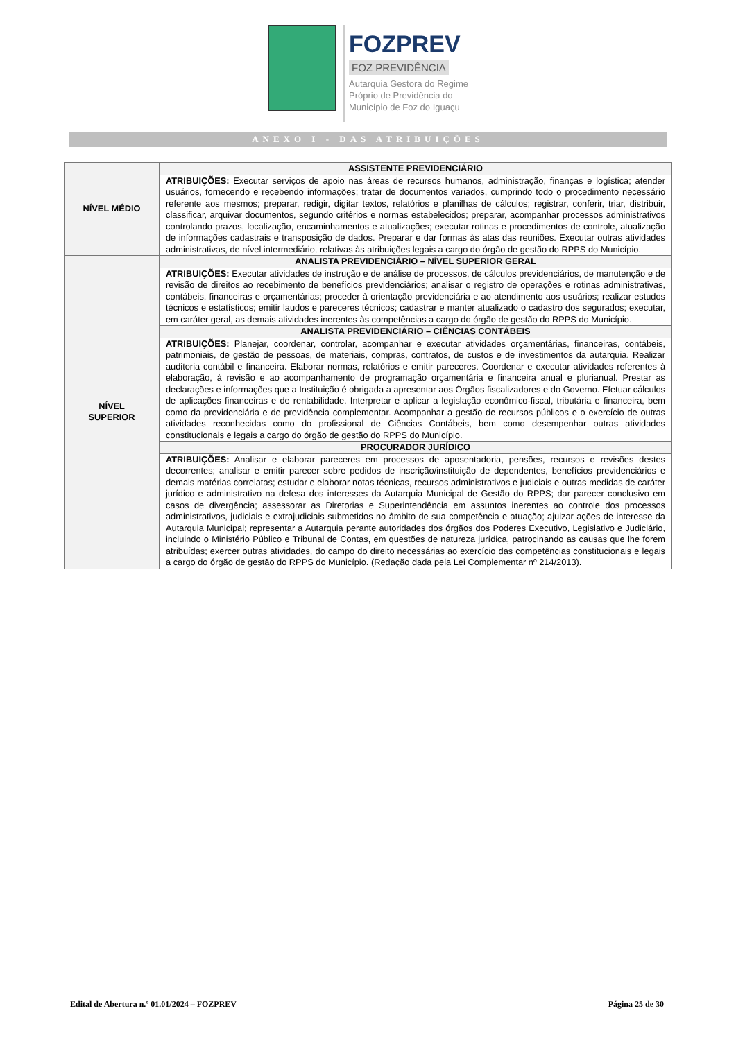FOZPREV
FOZ PREVIDÊNCIA
Autarquia Gestora do Regime
Próprio de Previdência do
Município de Foz do Iguaçu
ANEXO I - DAS ATRIBUIÇÕES
| NÍVEL MÉDIO | ASSISTENTE PREVIDENCIÁRIO |
| | ATRIBUIÇÕES: Executar serviços de apoio nas áreas de recursos humanos, administração, finanças e logística; atender usuários, fornecendo e recebendo informações; tratar de documentos variados, cumprindo todo o procedimento necessário referente aos mesmos; preparar, redigir, digitar textos, relatórios e planilhas de cálculos; registrar, conferir, triar, distribuir, classificar, arquivar documentos, segundo critérios e normas estabelecidos; preparar, acompanhar processos administrativos controlando prazos, localização, encaminhamentos e atualizações; executar rotinas e procedimentos de controle, atualização de informações cadastrais e transposição de dados. Preparar e dar formas às atas das reuniões. Executar outras atividades administrativas, de nível intermediário, relativas às atribuições legais a cargo do órgão de gestão do RPPS do Município. |
| NÍVEL SUPERIOR | ANALISTA PREVIDENCIÁRIO – NÍVEL SUPERIOR GERAL |
| | ATRIBUIÇÕES: Executar atividades de instrução e de análise de processos, de cálculos previdenciários, de manutenção e de revisão de direitos ao recebimento de benefícios previdenciários; analisar o registro de operações e rotinas administrativas, contábeis, financeiras e orçamentárias; proceder à orientação previdenciária e ao atendimento aos usuários; realizar estudos técnicos e estatísticos; emitir laudos e pareceres técnicos; cadastrar e manter atualizado o cadastro dos segurados; executar, em caráter geral, as demais atividades inerentes às competências a cargo do órgão de gestão do RPPS do Município. |
| | ANALISTA PREVIDENCIÁRIO – CIÊNCIAS CONTÁBEIS |
| | ATRIBUIÇÕES: Planejar, coordenar, controlar, acompanhar e executar atividades orçamentárias, financeiras, contábeis, patrimoniais, de gestão de pessoas, de materiais, compras, contratos, de custos e de investimentos da autarquia. Realizar auditoria contábil e financeira. Elaborar normas, relatórios e emitir pareceres. Coordenar e executar atividades referentes à elaboração, à revisão e ao acompanhamento de programação orçamentária e financeira anual e plurianual. Prestar as declarações e informações que a Instituição é obrigada a apresentar aos Órgãos fiscalizadores e do Governo. Efetuar cálculos de aplicações financeiras e de rentabilidade. Interpretar e aplicar a legislação econômico-fiscal, tributária e financeira, bem como da previdenciária e de previdência complementar. Acompanhar a gestão de recursos públicos e o exercício de outras atividades reconhecidas como do profissional de Ciências Contábeis, bem como desempenhar outras atividades constitucionais e legais a cargo do órgão de gestão do RPPS do Município. |
| | PROCURADOR JURÍDICO |
| | ATRIBUIÇÕES: Analisar e elaborar pareceres em processos de aposentadoria, pensões, recursos e revisões destes decorrentes; analisar e emitir parecer sobre pedidos de inscrição/instituição de dependentes, benefícios previdenciários e demais matérias correlatas; estudar e elaborar notas técnicas, recursos administrativos e judiciais e outras medidas de caráter jurídico e administrativo na defesa dos interesses da Autarquia Municipal de Gestão do RPPS; dar parecer conclusivo em casos de divergência; assessorar as Diretorias e Superintendência em assuntos inerentes ao controle dos processos administrativos, judiciais e extrajudiciais submetidos no âmbito de sua competência e atuação; ajuizar ações de interesse da Autarquia Municipal; representar a Autarquia perante autoridades dos órgãos dos Poderes Executivo, Legislativo e Judiciário, incluindo o Ministério Público e Tribunal de Contas, em questões de natureza jurídica, patrocinando as causas que lhe forem atribuídas; exercer outras atividades, do campo do direito necessárias ao exercício das competências constitucionais e legais a cargo do órgão de gestão do RPPS do Município. (Redação dada pela Lei Complementar nº 214/2013). |
Edital de Abertura n.º 01.01/2024 – FOZPREV Página 25 de 30